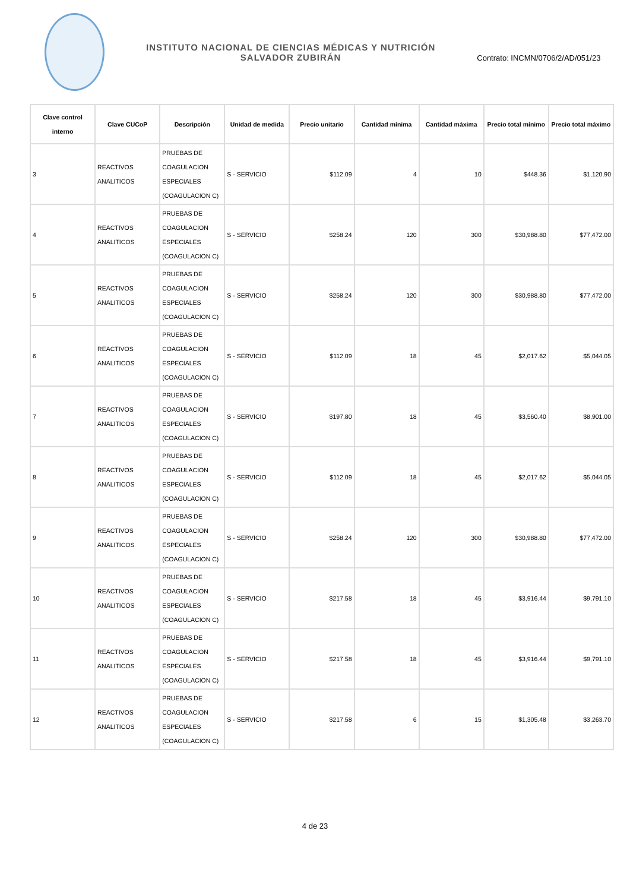INSTITUTO NACIONAL DE CIENCIAS MÉDICAS Y NUTRICIÓN
SALVADOR ZUBIRÁN
Contrato: INCMN/0706/2/AD/051/23
| Clave control interno | Clave CUCoP | Descripción | Unidad de medida | Precio unitario | Cantidad mínima | Cantidad máxima | Precio total mínimo | Precio total máximo |
| --- | --- | --- | --- | --- | --- | --- | --- | --- |
| 3 | REACTIVOS ANALITICOS | PRUEBAS DE COAGULACION ESPECIALES (COAGULACION C) | S - SERVICIO | $112.09 | 4 | 10 | $448.36 | $1,120.90 |
| 4 | REACTIVOS ANALITICOS | PRUEBAS DE COAGULACION ESPECIALES (COAGULACION C) | S - SERVICIO | $258.24 | 120 | 300 | $30,988.80 | $77,472.00 |
| 5 | REACTIVOS ANALITICOS | PRUEBAS DE COAGULACION ESPECIALES (COAGULACION C) | S - SERVICIO | $258.24 | 120 | 300 | $30,988.80 | $77,472.00 |
| 6 | REACTIVOS ANALITICOS | PRUEBAS DE COAGULACION ESPECIALES (COAGULACION C) | S - SERVICIO | $112.09 | 18 | 45 | $2,017.62 | $5,044.05 |
| 7 | REACTIVOS ANALITICOS | PRUEBAS DE COAGULACION ESPECIALES (COAGULACION C) | S - SERVICIO | $197.80 | 18 | 45 | $3,560.40 | $8,901.00 |
| 8 | REACTIVOS ANALITICOS | PRUEBAS DE COAGULACION ESPECIALES (COAGULACION C) | S - SERVICIO | $112.09 | 18 | 45 | $2,017.62 | $5,044.05 |
| 9 | REACTIVOS ANALITICOS | PRUEBAS DE COAGULACION ESPECIALES (COAGULACION C) | S - SERVICIO | $258.24 | 120 | 300 | $30,988.80 | $77,472.00 |
| 10 | REACTIVOS ANALITICOS | PRUEBAS DE COAGULACION ESPECIALES (COAGULACION C) | S - SERVICIO | $217.58 | 18 | 45 | $3,916.44 | $9,791.10 |
| 11 | REACTIVOS ANALITICOS | PRUEBAS DE COAGULACION ESPECIALES (COAGULACION C) | S - SERVICIO | $217.58 | 18 | 45 | $3,916.44 | $9,791.10 |
| 12 | REACTIVOS ANALITICOS | PRUEBAS DE COAGULACION ESPECIALES (COAGULACION C) | S - SERVICIO | $217.58 | 6 | 15 | $1,305.48 | $3,263.70 |
4 de 23